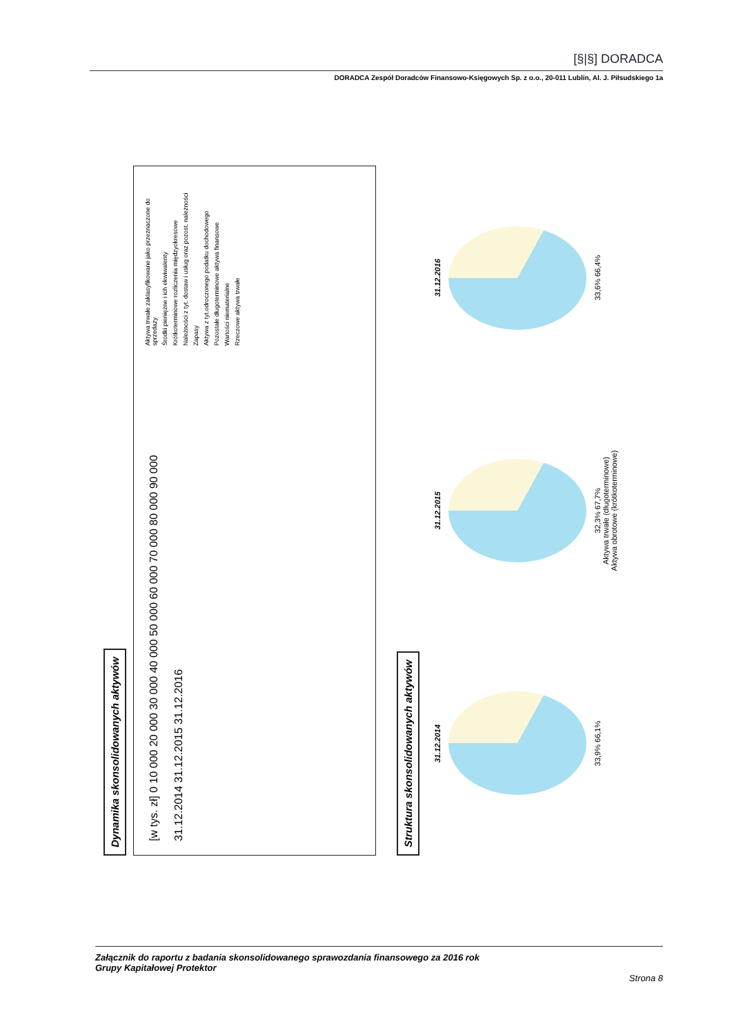[§|§] DORADCA
DORADCA Zespół Doradców Finansowo-Księgowych Sp. z o.o., 20-011 Lublin, Al. J. Piłsudskiego 1a
Dynamika skonsolidowanych aktywów
[w tys. zł] 0 10 000 20 000 30 000 40 000 50 000 60 000 70 000 80 000 90 000
31.12.2014 31.12.2015 31.12.2016
Aktywa trwałe zaklasyfikowane jako przeznaczone do sprzedaży
Środki pieniężne i ich ekwiwalenty
Krótkoterminowe rozliczenia międzyokresowe
Należności z tyt. dostaw i usług oraz pozost. należności
Zapasy
Aktywa z tyt.odroczonego podatku dochodowego
Pozostałe długoterminowe aktywa finansowe
Wartości niematerialne
Rzeczowe aktywa trwałe
Struktura skonsolidowanych aktywów
31.12.2014
33,9% 66,1%
31.12.2015
32,3% 67,7%
Aktywa trwałe (długoterminowe)
Aktywa obrotowe (krótkoterminowe)
31.12.2016
33,6% 66,4%
Załącznik do raportu z badania skonsolidowanego sprawozdania finansowego za 2016 rok
Grupy Kapitałowej Protektor
Strona 8